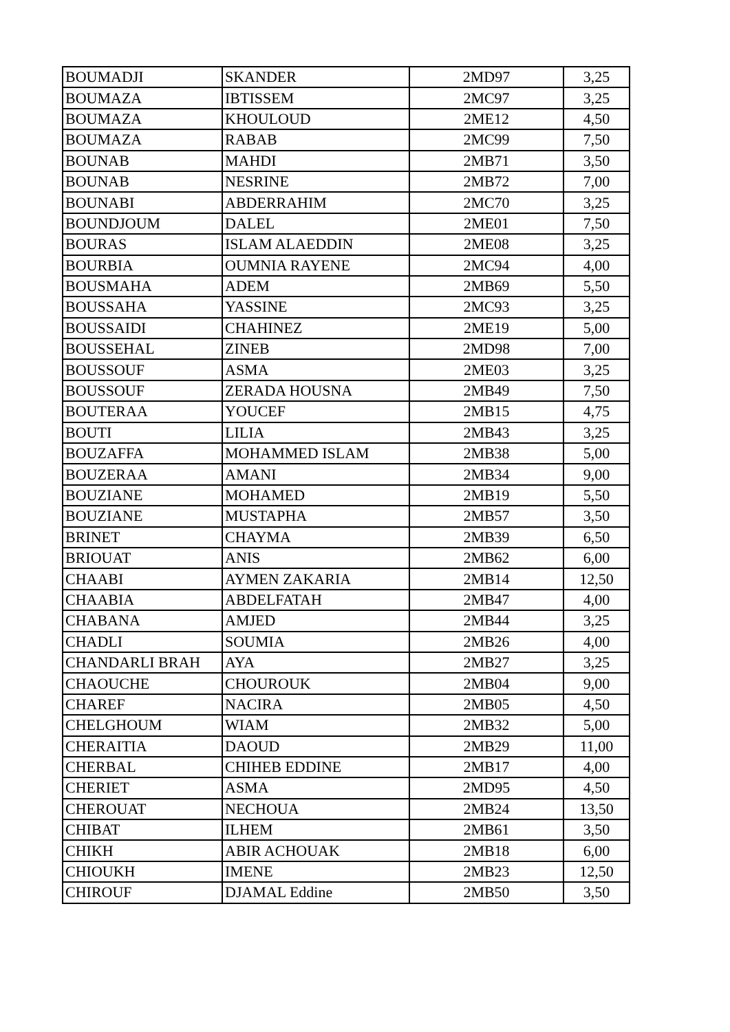| BOUMADJI | SKANDER | 2MD97 | 3,25 |
| BOUMAZA | IBTISSEM | 2MC97 | 3,25 |
| BOUMAZA | KHOULOUD | 2ME12 | 4,50 |
| BOUMAZA | RABAB | 2MC99 | 7,50 |
| BOUNAB | MAHDI | 2MB71 | 3,50 |
| BOUNAB | NESRINE | 2MB72 | 7,00 |
| BOUNABI | ABDERRAHIM | 2MC70 | 3,25 |
| BOUNDJOUM | DALEL | 2ME01 | 7,50 |
| BOURAS | ISLAM ALAEDDIN | 2ME08 | 3,25 |
| BOURBIA | OUMNIA RAYENE | 2MC94 | 4,00 |
| BOUSMAHA | ADEM | 2MB69 | 5,50 |
| BOUSSAHA | YASSINE | 2MC93 | 3,25 |
| BOUSSAIDI | CHAHINEZ | 2ME19 | 5,00 |
| BOUSSEHAL | ZINEB | 2MD98 | 7,00 |
| BOUSSOUF | ASMA | 2ME03 | 3,25 |
| BOUSSOUF | ZERADA HOUSNA | 2MB49 | 7,50 |
| BOUTERAA | YOUCEF | 2MB15 | 4,75 |
| BOUTI | LILIA | 2MB43 | 3,25 |
| BOUZAFFA | MOHAMMED ISLAM | 2MB38 | 5,00 |
| BOUZERAA | AMANI | 2MB34 | 9,00 |
| BOUZIANE | MOHAMED | 2MB19 | 5,50 |
| BOUZIANE | MUSTAPHA | 2MB57 | 3,50 |
| BRINET | CHAYMA | 2MB39 | 6,50 |
| BRIOUAT | ANIS | 2MB62 | 6,00 |
| CHAABI | AYMEN ZAKARIA | 2MB14 | 12,50 |
| CHAABIA | ABDELFATAH | 2MB47 | 4,00 |
| CHABANA | AMJED | 2MB44 | 3,25 |
| CHADLI | SOUMIA | 2MB26 | 4,00 |
| CHANDARLI BRAH | AYA | 2MB27 | 3,25 |
| CHAOUCHE | CHOUROUK | 2MB04 | 9,00 |
| CHAREF | NACIRA | 2MB05 | 4,50 |
| CHELGHOUM | WIAM | 2MB32 | 5,00 |
| CHERAITIA | DAOUD | 2MB29 | 11,00 |
| CHERBAL | CHIHEB EDDINE | 2MB17 | 4,00 |
| CHERIET | ASMA | 2MD95 | 4,50 |
| CHEROUAT | NECHOUA | 2MB24 | 13,50 |
| CHIBAT | ILHEM | 2MB61 | 3,50 |
| CHIKH | ABIR ACHOUAK | 2MB18 | 6,00 |
| CHIOUKH | IMENE | 2MB23 | 12,50 |
| CHIROUF | DJAMAL Eddine | 2MB50 | 3,50 |